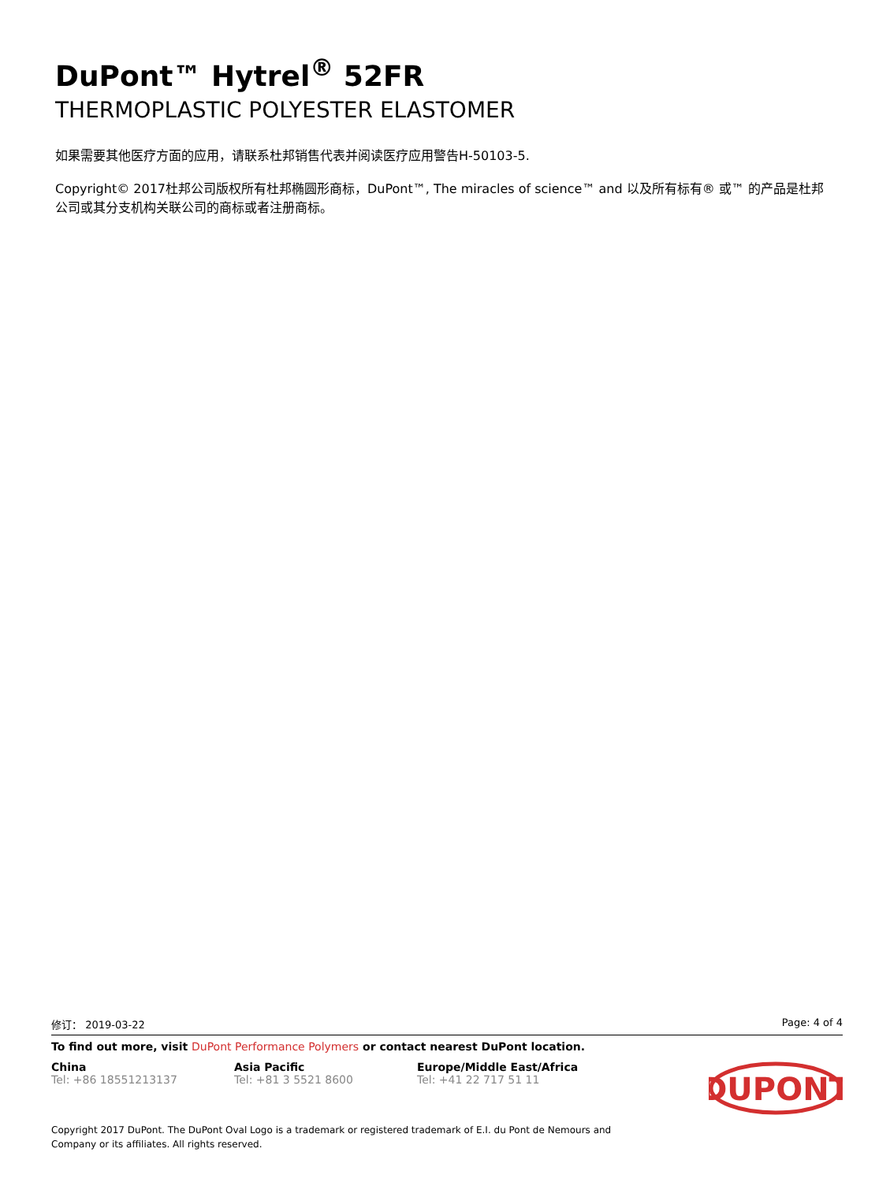DuPont™ Hytrel<sup>®</sup> 52FR
THERMOPLASTIC POLYESTER ELASTOMER
如果需要其他医疗方面的应用，请联系杜邦销售代表并阅读医疗应用警告H-50103-5.
Copyright© 2017杜邦公司版权所有杜邦椭圆形商标，DuPont™, The miracles of science™ and 以及所有标有® 或™ 的产品是杜邦公司或其分支机构关联公司的商标或者注册商标。
修订： 2019-03-22 Page: 4 of 4
To find out more, visit DuPont Performance Polymers or contact nearest DuPont location.
China
Tel: +86 18551213137
Asia Pacific
Tel: +81 3 5521 8600
Europe/Middle East/Africa
Tel: +41 22 717 51 11
DUPONT
Copyright 2017 DuPont. The DuPont Oval Logo is a trademark or registered trademark of E.I. du Pont de Nemours and
Company or its affiliates. All rights reserved.